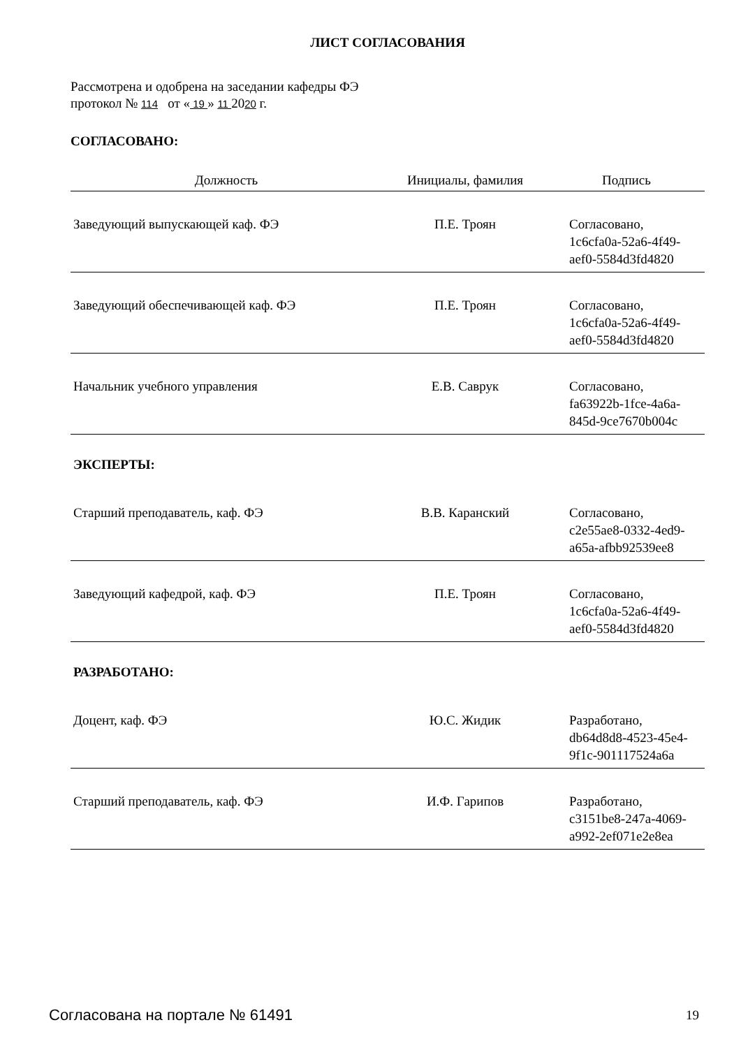ЛИСТ СОГЛАСОВАНИЯ
Рассмотрена и одобрена на заседании кафедры ФЭ
протокол № 114 от « 19 » 11 2020 г.
СОГЛАСОВАНО:
| Должность | Инициалы, фамилия | Подпись |
| --- | --- | --- |
| Заведующий выпускающей каф. ФЭ | П.Е. Троян | Согласовано, 1c6cfa0a-52a6-4f49-aef0-5584d3fd4820 |
| Заведующий обеспечивающей каф. ФЭ | П.Е. Троян | Согласовано, 1c6cfa0a-52a6-4f49-aef0-5584d3fd4820 |
| Начальник учебного управления | Е.В. Саврук | Согласовано, fa63922b-1fce-4a6a-845d-9ce7670b004c |
| ЭКСПЕРТЫ: | | |
| Старший преподаватель, каф. ФЭ | В.В. Каранский | Согласовано, c2e55ae8-0332-4ed9-a65a-afbb92539ee8 |
| Заведующий кафедрой, каф. ФЭ | П.Е. Троян | Согласовано, 1c6cfa0a-52a6-4f49-aef0-5584d3fd4820 |
| РАЗРАБОТАНО: | | |
| Доцент, каф. ФЭ | Ю.С. Жидик | Разработано, db64d8d8-4523-45e4-9f1c-901117524a6a |
| Старший преподаватель, каф. ФЭ | И.Ф. Гарипов | Разработано, c3151be8-247a-4069-a992-2ef071e2e8ea |
Согласована на портале № 61491 19